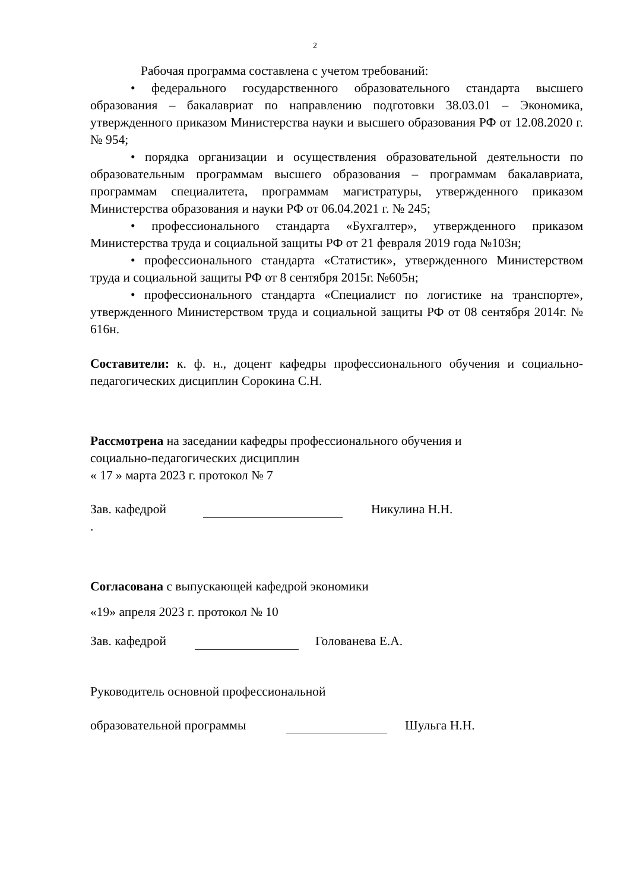2
Рабочая программа составлена с учетом требований:
• федерального государственного образовательного стандарта высшего образования – бакалавриат по направлению подготовки 38.03.01 – Экономика, утвержденного приказом Министерства науки и высшего образования РФ от 12.08.2020 г. № 954;
• порядка организации и осуществления образовательной деятельности по образовательным программам высшего образования – программам бакалавриата, программам специалитета, программам магистратуры, утвержденного приказом Министерства образования и науки РФ от 06.04.2021 г. № 245;
• профессионального стандарта «Бухгалтер», утвержденного приказом Министерства труда и социальной защиты РФ от 21 февраля 2019 года №103н;
• профессионального стандарта «Статистик», утвержденного Министерством труда и социальной защиты РФ от 8 сентября 2015г. №605н;
• профессионального стандарта «Специалист по логистике на транспорте», утвержденного Министерством труда и социальной защиты РФ от 08 сентября 2014г. № 616н.
Составители: к. ф. н., доцент кафедры профессионального обучения и социально-педагогических дисциплин Сорокина С.Н.
Рассмотрена на заседании кафедры профессионального обучения и
социально-педагогических дисциплин
« 17 » марта 2023 г. протокол № 7
Зав. кафедрой Никулина Н.Н.
.
Согласована с выпускающей кафедрой экономики
«19» апреля 2023 г. протокол № 10
Зав. кафедрой Голованева Е.А.
Руководитель основной профессиональной
образовательной программы Шульга Н.Н.